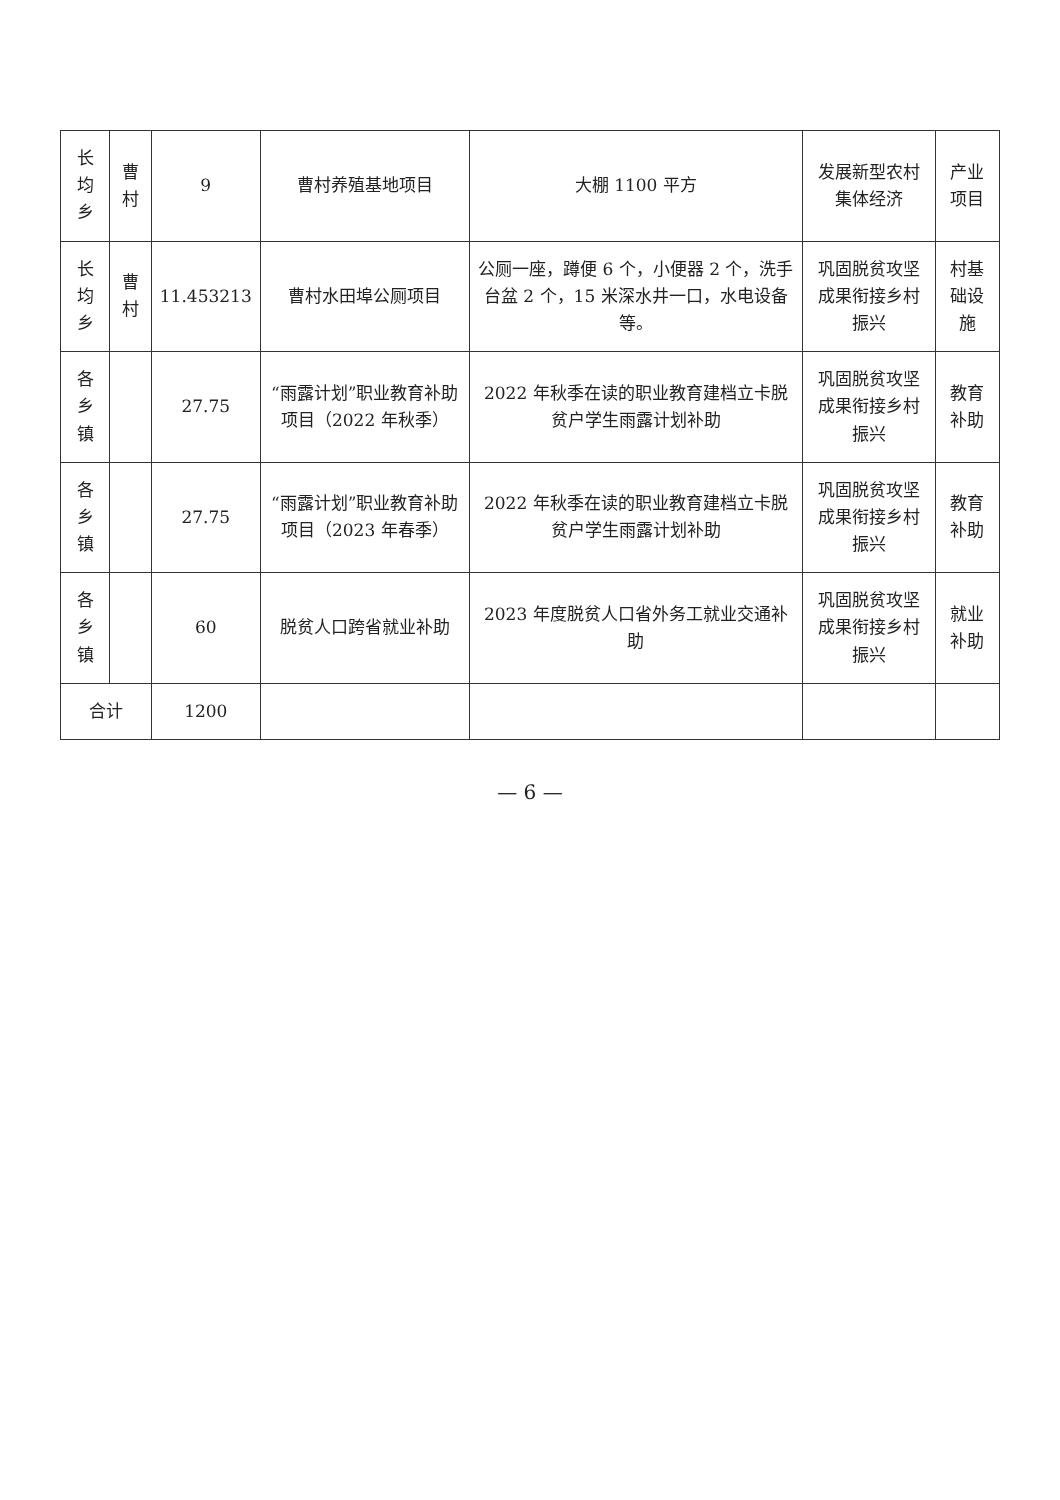| 长均乡 | 曹村 | 9 | 曹村养殖基地项目 | 大棚 1100 平方 | 发展新型农村集体经济 | 产业项目 |
| 长均乡 | 曹村 | 11.453213 | 曹村水田埠公厕项目 | 公厕一座，蹲便 6 个，小便器 2 个，洗手台盆 2 个，15 米深水井一口，水电设备等。 | 巩固脱贫攻坚成果衔接乡村振兴 | 村基础设施 |
| 各乡镇 | | 27.75 | “雨露计划”职业教育补助项目（2022 年秋季） | 2022 年秋季在读的职业教育建档立卡脱贫户学生雨露计划补助 | 巩固脱贫攻坚成果衔接乡村振兴 | 教育补助 |
| 各乡镇 | | 27.75 | “雨露计划”职业教育补助项目（2023 年春季） | 2022 年秋季在读的职业教育建档立卡脱贫户学生雨露计划补助 | 巩固脱贫攻坚成果衔接乡村振兴 | 教育补助 |
| 各乡镇 | | 60 | 脱贫人口跨省就业补助 | 2023 年度脱贫人口省外务工就业交通补助 | 巩固脱贫攻坚成果衔接乡村振兴 | 就业补助 |
| 合计 | | 1200 | | | | |
— 6 —